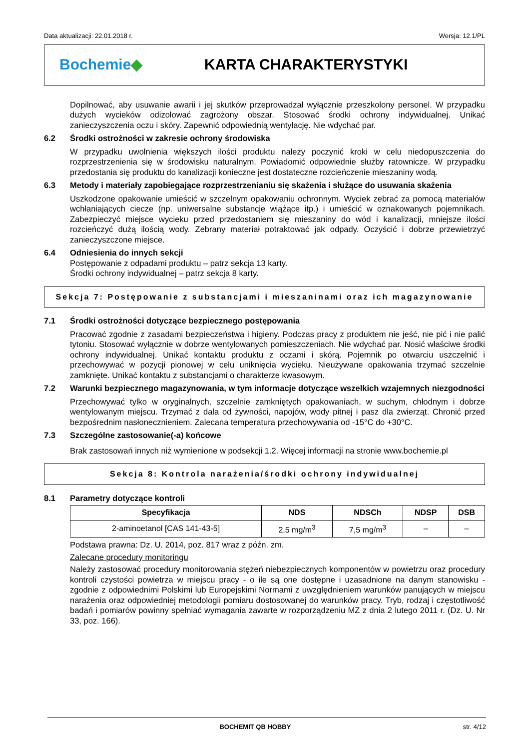Data aktualizacji: 22.01.2018 r. Wersja: 12.1/PL
Bochemie◆ KARTA CHARAKTERYSTYKI
Dopilnować, aby usuwanie awarii i jej skutków przeprowadzał wyłącznie przeszkolony personel. W przypadku dużych wycieków odizolować zagrożony obszar. Stosować środki ochrony indywidualnej. Unikać zanieczyszczenia oczu i skóry. Zapewnić odpowiednią wentylację. Nie wdychać par.
6.2 Środki ostrożności w zakresie ochrony środowiska
W przypadku uwolnienia większych ilości produktu należy poczynić kroki w celu niedopuszczenia do rozprzestrzenienia się w środowisku naturalnym. Powiadomić odpowiednie służby ratownicze. W przypadku przedostania się produktu do kanalizacji konieczne jest dostateczne rozcieńczenie mieszaniny wodą.
6.3 Metody i materiały zapobiegające rozprzestrzenianiu się skażenia i służące do usuwania skażenia
Uszkodzone opakowanie umieścić w szczelnym opakowaniu ochronnym. Wyciek zebrać za pomocą materiałów wchłaniających ciecze (np. uniwersalne substancje wiążące itp.) i umieścić w oznakowanych pojemnikach. Zabezpieczyć miejsce wycieku przed przedostaniem się mieszaniny do wód i kanalizacji, mniejsze ilości rozcieńczyć dużą ilością wody. Zebrany materiał potraktować jak odpady. Oczyścić i dobrze przewietrzyć zanieczyszczone miejsce.
6.4 Odniesienia do innych sekcji
Postępowanie z odpadami produktu – patrz sekcja 13 karty.
Środki ochrony indywidualnej – patrz sekcja 8 karty.
Sekcja 7: Postępowanie z substancjami i mieszaninami oraz ich magazynowanie
7.1 Środki ostrożności dotyczące bezpiecznego postępowania
Pracować zgodnie z zasadami bezpieczeństwa i higieny. Podczas pracy z produktem nie jeść, nie pić i nie palić tytoniu. Stosować wyłącznie w dobrze wentylowanych pomieszczeniach. Nie wdychać par. Nosić właściwe środki ochrony indywidualnej. Unikać kontaktu produktu z oczami i skórą. Pojemnik po otwarciu uszczelnić i przechowywać w pozycji pionowej w celu uniknięcia wycieku. Nieużywane opakowania trzymać szczelnie zamknięte. Unikać kontaktu z substancjami o charakterze kwasowym.
7.2 Warunki bezpiecznego magazynowania, w tym informacje dotyczące wszelkich wzajemnych niezgodności
Przechowywać tylko w oryginalnych, szczelnie zamkniętych opakowaniach, w suchym, chłodnym i dobrze wentylowanym miejscu. Trzymać z dala od żywności, napojów, wody pitnej i pasz dla zwierząt. Chronić przed bezpośrednim nasłonecznieniem. Zalecana temperatura przechowywania od -15°C do +30°C.
7.3 Szczególne zastosowanie(-a) końcowe
Brak zastosowań innych niż wymienione w podsekcji 1.2. Więcej informacji na stronie www.bochemie.pl
Sekcja 8: Kontrola narażenia/środki ochrony indywidualnej
8.1 Parametry dotyczące kontroli
| Specyfikacja | NDS | NDSCh | NDSP | DSB |
| --- | --- | --- | --- | --- |
| 2-aminoetanol [CAS 141-43-5] | 2,5 mg/m<sup>3</sup> | 7,5 mg/m<sup>3</sup> | – | – |
Podstawa prawna: Dz. U. 2014, poz. 817 wraz z późn. zm.
Zalecane procedury monitoringu
Należy zastosować procedury monitorowania stężeń niebezpiecznych komponentów w powietrzu oraz procedury kontroli czystości powietrza w miejscu pracy - o ile są one dostępne i uzasadnione na danym stanowisku - zgodnie z odpowiednimi Polskimi lub Europejskimi Normami z uwzględnieniem warunków panujących w miejscu narażenia oraz odpowiedniej metodologii pomiaru dostosowanej do warunków pracy. Tryb, rodzaj i częstotliwość badań i pomiarów powinny spełniać wymagania zawarte w rozporządzeniu MZ z dnia 2 lutego 2011 r. (Dz. U. Nr 33, poz. 166).
BOCHEMIT QB HOBBY str. 4/12